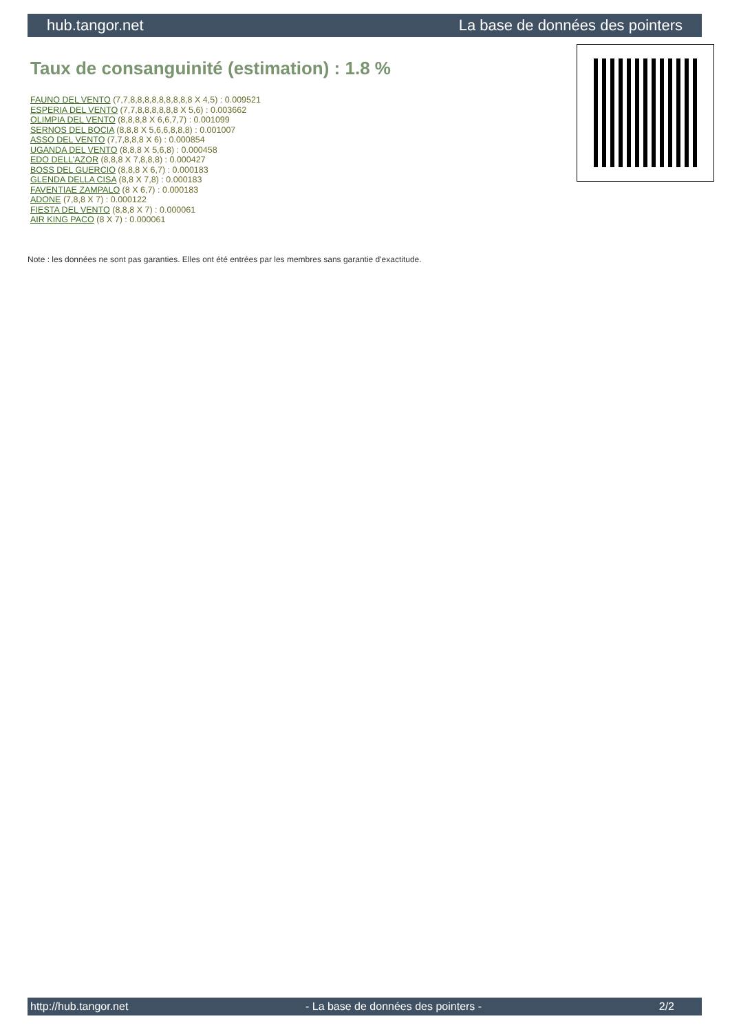hub.tangor.net La base de données des pointers
Taux de consanguinité (estimation) : 1.8 %
FAUNO DEL VENTO (7,7,8,8,8,8,8,8,8,8,8 X 4,5) : 0.009521
ESPERIA DEL VENTO (7,7,8,8,8,8,8,8 X 5,6) : 0.003662
OLIMPIA DEL VENTO (8,8,8,8 X 6,6,7,7) : 0.001099
SERNOS DEL BOCIA (8,8,8 X 5,6,6,8,8,8) : 0.001007
ASSO DEL VENTO (7,7,8,8,8 X 6) : 0.000854
UGANDA DEL VENTO (8,8,8 X 5,6,8) : 0.000458
EDO DELL'AZOR (8,8,8 X 7,8,8,8) : 0.000427
BOSS DEL GUERCIO (8,8,8 X 6,7) : 0.000183
GLENDA DELLA CISA (8,8 X 7,8) : 0.000183
FAVENTIAE ZAMPALO (8 X 6,7) : 0.000183
ADONE (7,8,8 X 7) : 0.000122
FIESTA DEL VENTO (8,8,8 X 7) : 0.000061
AIR KING PACO (8 X 7) : 0.000061
Note : les données ne sont pas garanties. Elles ont été entrées par les membres sans garantie d'exactitude.
http://hub.tangor.net - La base de données des pointers - 2/2